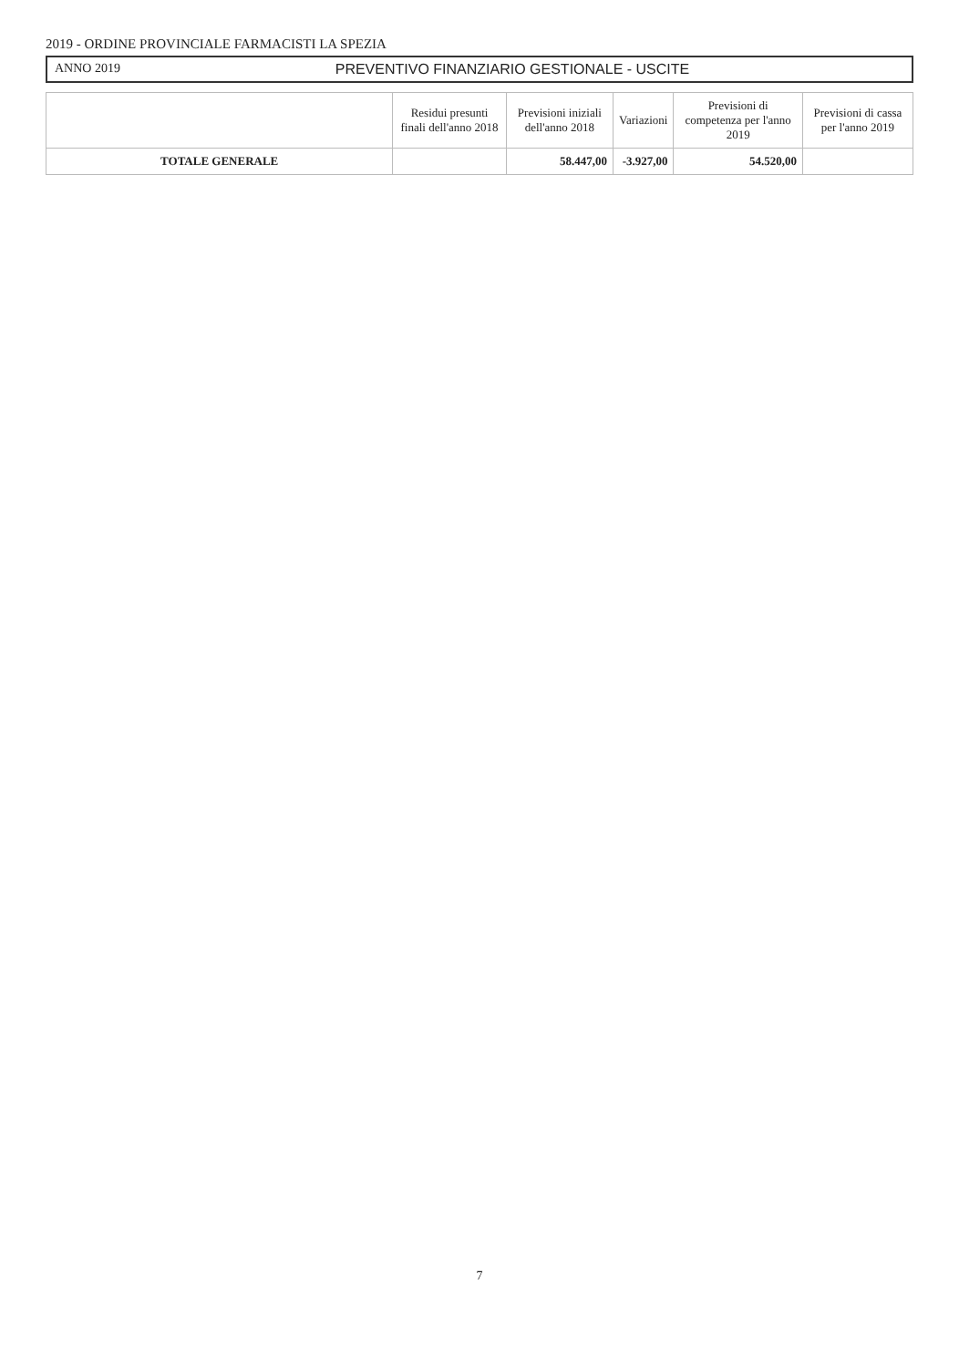2019 - ORDINE PROVINCIALE FARMACISTI LA SPEZIA
ANNO 2019 PREVENTIVO FINANZIARIO GESTIONALE - USCITE
| | Residui presunti finali dell'anno 2018 | Previsioni iniziali dell'anno 2018 | Variazioni | Previsioni di competenza per l'anno 2019 | Previsioni di cassa per l'anno 2019 |
| --- | --- | --- | --- | --- | --- |
| TOTALE GENERALE | | 58.447,00 | -3.927,00 | 54.520,00 | |
7